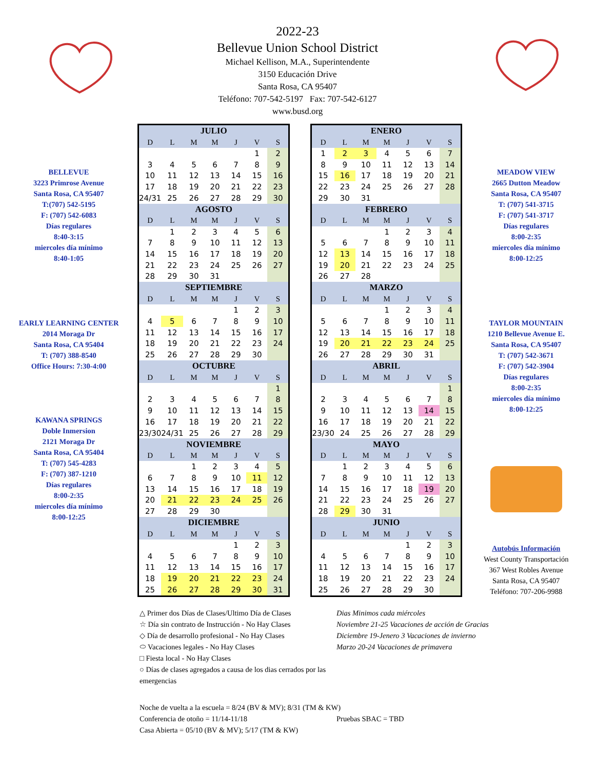2022-23
Bellevue Union School District
Michael Kellison, M.A., Superintendente
3150 Educación Drive
Santa Rosa, CA 95407
Teléfono: 707-542-5197 Fax: 707-542-6127
www.busd.org
BELLEVUE
3223 Primrose Avenue
Santa Rosa, CA 95407
T:(707) 542-5195
F: (707) 542-6083
Días regulares
8:40-3:15
miercoles día mínimo
8:40-1:05
EARLY LEARNING CENTER
2014 Moraga Dr
Santa Rosa, CA 95404
T: (707) 388-8540
Office Hours: 7:30-4:00
KAWANA SPRINGS
Doble Inmersion
2121 Moraga Dr
Santa Rosa, CA 95404
T: (707) 545-4283
F: (707) 387-1210
Días regulares
8:00-2:35
miercoles día mínimo
8:00-12:25
| JULIO | | | | | | |
| --- | --- | --- | --- | --- | --- | --- |
| D | L | M | M | J | V | S |
| | | | | | 1 | 2 |
| 3 | 4 | 5 | 6 | 7 | 8 | 9 |
| 10 | 11 | 12 | 13 | 14 | 15 | 16 |
| 17 | 18 | 19 | 20 | 21 | 22 | 23 |
| 24/31 | 25 | 26 | 27 | 28 | 29 | 30 |
| AGOSTO | | | | | | |
| D | L | M | M | J | V | S |
| | 1 | 2 | 3 | 4 | 5 | 6 |
| 7 | 8 | 9 | 10 | 11 | 12 | 13 |
| 14 | 15 | 16 | 17 | 18 | 19 | 20 |
| 21 | 22 | 23 | 24 | 25 | 26 | 27 |
| 28 | 29 | 30 | 31 | | | |
| SEPTIEMBRE | | | | | | |
| D | L | M | M | J | V | S |
| | | | | 1 | 2 | 3 |
| 4 | 5 | 6 | 7 | 8 | 9 | 10 |
| 11 | 12 | 13 | 14 | 15 | 16 | 17 |
| 18 | 19 | 20 | 21 | 22 | 23 | 24 |
| 25 | 26 | 27 | 28 | 29 | 30 | |
| OCTUBRE | | | | | | |
| D | L | M | M | J | V | S |
| | | | | | | 1 |
| 2 | 3 | 4 | 5 | 6 | 7 | 8 |
| 9 | 10 | 11 | 12 | 13 | 14 | 15 |
| 16 | 17 | 18 | 19 | 20 | 21 | 22 |
| 23/30 | 24/31 | 25 | 26 | 27 | 28 | 29 |
| NOVIEMBRE | | | | | | |
| D | L | M | M | J | V | S |
| | | 1 | 2 | 3 | 4 | 5 |
| 6 | 7 | 8 | 9 | 10 | 11 | 12 |
| 13 | 14 | 15 | 16 | 17 | 18 | 19 |
| 20 | 21 | 22 | 23 | 24 | 25 | 26 |
| 27 | 28 | 29 | 30 | | | |
| DICIEMBRE | | | | | | |
| D | L | M | M | J | V | S |
| | | | | 1 | 2 | 3 |
| 4 | 5 | 6 | 7 | 8 | 9 | 10 |
| 11 | 12 | 13 | 14 | 15 | 16 | 17 |
| 18 | 19 | 20 | 21 | 22 | 23 | 24 |
| 25 | 26 | 27 | 28 | 29 | 30 | 31 |
| ENERO | | | | | | |
| --- | --- | --- | --- | --- | --- | --- |
| D | L | M | M | J | V | S |
| 1 | 2 | 3 | 4 | 5 | 6 | 7 |
| 8 | 9 | 10 | 11 | 12 | 13 | 14 |
| 15 | 16 | 17 | 18 | 19 | 20 | 21 |
| 22 | 23 | 24 | 25 | 26 | 27 | 28 |
| 29 | 30 | 31 | | | | |
| FEBRERO | | | | | | |
| D | L | M | M | J | V | S |
| | | | 1 | 2 | 3 | 4 |
| 5 | 6 | 7 | 8 | 9 | 10 | 11 |
| 12 | 13 | 14 | 15 | 16 | 17 | 18 |
| 19 | 20 | 21 | 22 | 23 | 24 | 25 |
| 26 | 27 | 28 | | | | |
| MARZO | | | | | | |
| D | L | M | M | J | V | S |
| | | | 1 | 2 | 3 | 4 |
| 5 | 6 | 7 | 8 | 9 | 10 | 11 |
| 12 | 13 | 14 | 15 | 16 | 17 | 18 |
| 19 | 20 | 21 | 22 | 23 | 24 | 25 |
| 26 | 27 | 28 | 29 | 30 | 31 | |
| ABRIL | | | | | | |
| D | L | M | M | J | V | S |
| | | | | | | 1 |
| 2 | 3 | 4 | 5 | 6 | 7 | 8 |
| 9 | 10 | 11 | 12 | 13 | 14 | 15 |
| 16 | 17 | 18 | 19 | 20 | 21 | 22 |
| 23/30 | 24 | 25 | 26 | 27 | 28 | 29 |
| MAYO | | | | | | |
| D | L | M | M | J | V | S |
| | 1 | 2 | 3 | 4 | 5 | 6 |
| 7 | 8 | 9 | 10 | 11 | 12 | 13 |
| 14 | 15 | 16 | 17 | 18 | 19 | 20 |
| 21 | 22 | 23 | 24 | 25 | 26 | 27 |
| 28 | 29 | 30 | 31 | | | |
| JUNIO | | | | | | |
| D | L | M | M | J | V | S |
| | | | | 1 | 2 | 3 |
| 4 | 5 | 6 | 7 | 8 | 9 | 10 |
| 11 | 12 | 13 | 14 | 15 | 16 | 17 |
| 18 | 19 | 20 | 21 | 22 | 23 | 24 |
| 25 | 26 | 27 | 28 | 29 | 30 | |
MEADOW VIEW
2665 Dutton Meadow
Santa Rosa, CA 95407
T: (707) 541-3715
F: (707) 541-3717
Días regulares
8:00-2:35
miercoles día mínimo
8:00-12:25
TAYLOR MOUNTAIN
1210 Bellevue Avenue E.
Santa Rosa, CA 95407
T: (707) 542-3671
F: (707) 542-3904
Días regulares
8:00-2:35
miercoles día mínimo
8:00-12:25
Autobús Información
West County Transportación
367 West Robles Avenue
Santa Rosa, CA 95407
Teléfono: 707-206-9988
△ Primer dos Días de Clases/Ultimo Día de Clases
☆ Día sin contrato de Instrucción - No Hay Clases
◇ Día de desarrollo profesional - No Hay Clases
⬭ Vacaciones legales - No Hay Clases
□ Fiesta local - No Hay Clases
○ Días de clases agregados a causa de los dias cerrados por las emergencias
Dias Minimos cada miércoles
Noviembre 21-25 Vacaciones de acción de Gracias
Diciembre 19-Jenero 3 Vacaciones de invierno
Marzo 20-24 Vacaciones de primavera
Noche de vuelta a la escuela = 8/24 (BV & MV); 8/31 (TM & KW)
Conferencia de otoño = 11/14-11/18 Pruebas SBAC = TBD
Casa Abierta = 05/10 (BV & MV); 5/17 (TM & KW)